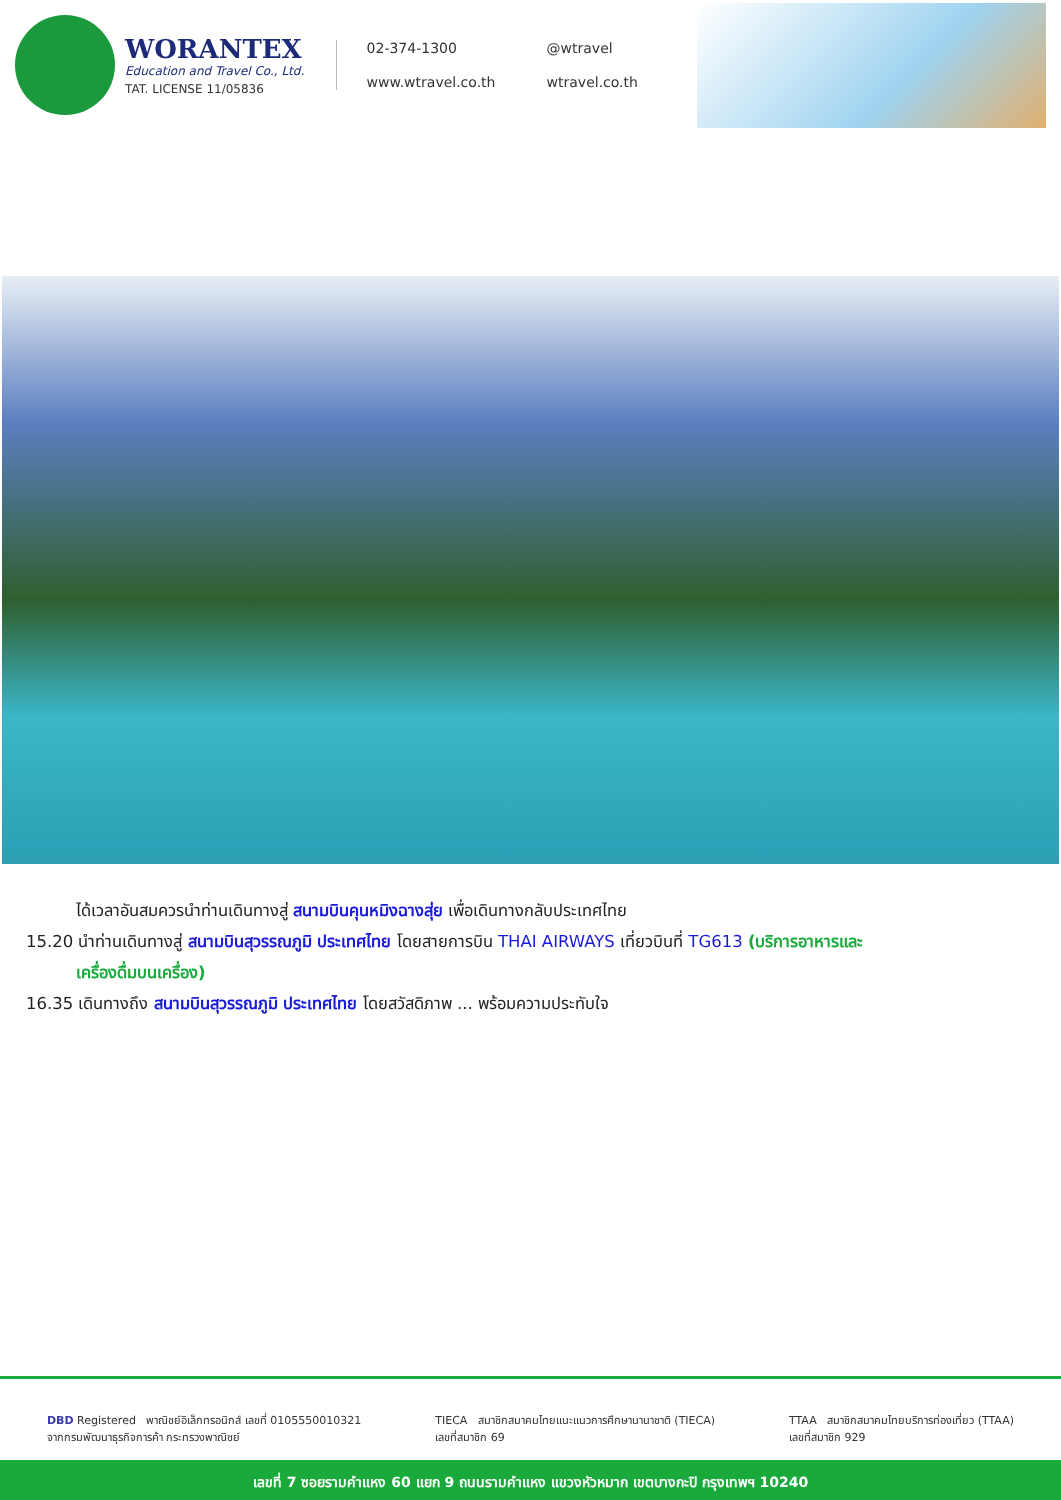WORANTEX
Education and Travel Co., Ltd.
TAT. LICENSE 11/05836
02-374-1300
@wtravel
www.wtravel.co.th
wtravel.co.th
ได้เวลาอันสมควรนำท่านเดินทางสู่ สนามบินคุนหมิงฉางสุ่ย เพื่อเดินทางกลับประเทศไทย
15.20 นำท่านเดินทางสู่ สนามบินสุวรรณภูมิ ประเทศไทย โดยสายการบิน THAI AIRWAYS เที่ยวบินที่ TG613 (บริการอาหารและ
เครื่องดื่มบนเครื่อง)
16.35 เดินทางถึง สนามบินสุวรรณภูมิ ประเทศไทย โดยสวัสดิภาพ ... พร้อมความประทับใจ
DBD Registered พาณิชย์อิเล็กทรอนิกส์ เลขที่ 0105550010321
จากกรมพัฒนาธุรกิจการค้า กระทรวงพาณิชย์
TIECA สมาชิกสมาคมไทยแนะแนวการศึกษานานาชาติ (TIECA)
เลขที่สมาชิก 69
TTAA สมาชิกสมาคมไทยบริการท่องเที่ยว (TTAA)
เลขที่สมาชิก 929
เลขที่ 7 ซอยรามคำแหง 60 แยก 9 ถนนรามคำแหง แขวงหัวหมาก เขตบางกะปิ กรุงเทพฯ 10240